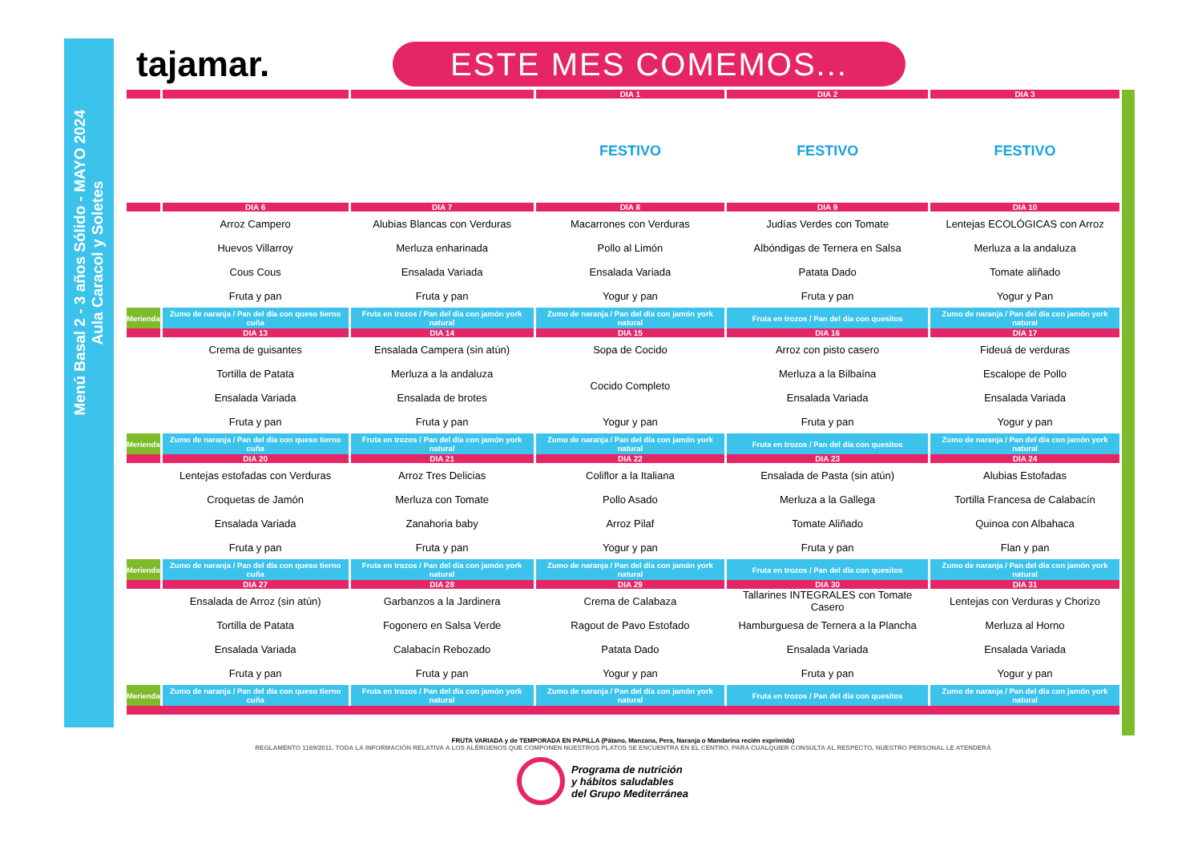Menú Basal 2 - 3 años Sólido - MAYO 2024
Aula Caracol y Soletes
tajamar.
ESTE MES COMEMOS...
| | | | DIA 1 | DIA 2 | DIA 3 |
| | | | FESTIVO | FESTIVO | FESTIVO |
| | DIA 6 | DIA 7 | DIA 8 | DIA 9 | DIA 10 |
| | Arroz Campero | Alubias Blancas con Verduras | Macarrones con Verduras | Judías Verdes con Tomate | Lentejas ECOLÓGICAS con Arroz |
| | Huevos Villarroy | Merluza enharinada | Pollo al Limón | Albóndigas de Ternera en Salsa | Merluza a la andaluza |
| | Cous Cous | Ensalada Variada | Ensalada Variada | Patata Dado | Tomate aliñado |
| | Fruta y pan | Fruta y pan | Yogur y pan | Fruta y pan | Yogur y Pan |
| Merienda | Zumo de naranja / Pan del día con queso tierno cuña | Fruta en trozos / Pan del día con jamón york natural | Zumo de naranja / Pan del día con jamón york natural | Fruta en trozos / Pan del día con quesitos | Zumo de naranja / Pan del día con jamón york natural |
| | DIA 13 | DIA 14 | DIA 15 | DIA 16 | DIA 17 |
| | Crema de guisantes | Ensalada Campera (sin atún) | Sopa de Cocido | Arroz con pisto casero | Fideuá de verduras |
| | Tortilla de Patata | Merluza a la andaluza | Cocido Completo | Merluza a la Bilbaína | Escalope de Pollo |
| | Ensalada Variada | Ensalada de brotes | | Ensalada Variada | Ensalada Variada |
| | Fruta y pan | Fruta y pan | Yogur y pan | Fruta y pan | Yogur y pan |
| Merienda | Zumo de naranja / Pan del día con queso tierno cuña | Fruta en trozos / Pan del día con jamón york natural | Zumo de naranja / Pan del día con jamón york natural | Fruta en trozos / Pan del día con quesitos | Zumo de naranja / Pan del día con jamón york natural |
| | DIA 20 | DIA 21 | DIA 22 | DIA 23 | DIA 24 |
| | Lentejas estofadas con Verduras | Arroz Tres Delicias | Coliflor a la Italiana | Ensalada de Pasta (sin atún) | Alubias Estofadas |
| | Croquetas de Jamón | Merluza con Tomate | Pollo Asado | Merluza a la Gallega | Tortilla Francesa de Calabacín |
| | Ensalada Variada | Zanahoria baby | Arroz Pilaf | Tomate Aliñado | Quinoa con Albahaca |
| | Fruta y pan | Fruta y pan | Yogur y pan | Fruta y pan | Flan y pan |
| Merienda | Zumo de naranja / Pan del día con queso tierno cuña | Fruta en trozos / Pan del día con jamón york natural | Zumo de naranja / Pan del día con jamón york natural | Fruta en trozos / Pan del día con quesitos | Zumo de naranja / Pan del día con jamón york natural |
| | DIA 27 | DIA 28 | DIA 29 | DIA 30 | DIA 31 |
| | Ensalada de Arroz (sin atún) | Garbanzos a la Jardinera | Crema de Calabaza | Tallarines INTEGRALES con Tomate Casero | Lentejas con Verduras y Chorizo |
| | Tortilla de Patata | Fogonero en Salsa Verde | Ragout de Pavo Estofado | Hamburguesa de Ternera a la Plancha | Merluza al Horno |
| | Ensalada Variada | Calabacín Rebozado | Patata Dado | Ensalada Variada | Ensalada Variada |
| | Fruta y pan | Fruta y pan | Yogur y pan | Fruta y pan | Yogur y pan |
| Merienda | Zumo de naranja / Pan del día con queso tierno cuña | Fruta en trozos / Pan del día con jamón york natural | Zumo de naranja / Pan del día con jamón york natural | Fruta en trozos / Pan del día con quesitos | Zumo de naranja / Pan del día con jamón york natural |
FRUTA VARIADA y de TEMPORADA EN PAPILLA (Pátano, Manzana, Pera, Naranja o Mandarina recién exprimida)
REGLAMENTO 1169/2011. TODA LA INFORMACIÓN RELATIVA A LOS ALÉRGENOS QUE COMPONEN NUESTROS PLATOS SE ENCUENTRA EN EL CENTRO. PARA CUALQUIER CONSULTA AL RESPECTO, NUESTRO PERSONAL LE ATENDERÁ
Programa de nutrición
y hábitos saludables
del Grupo Mediterránea